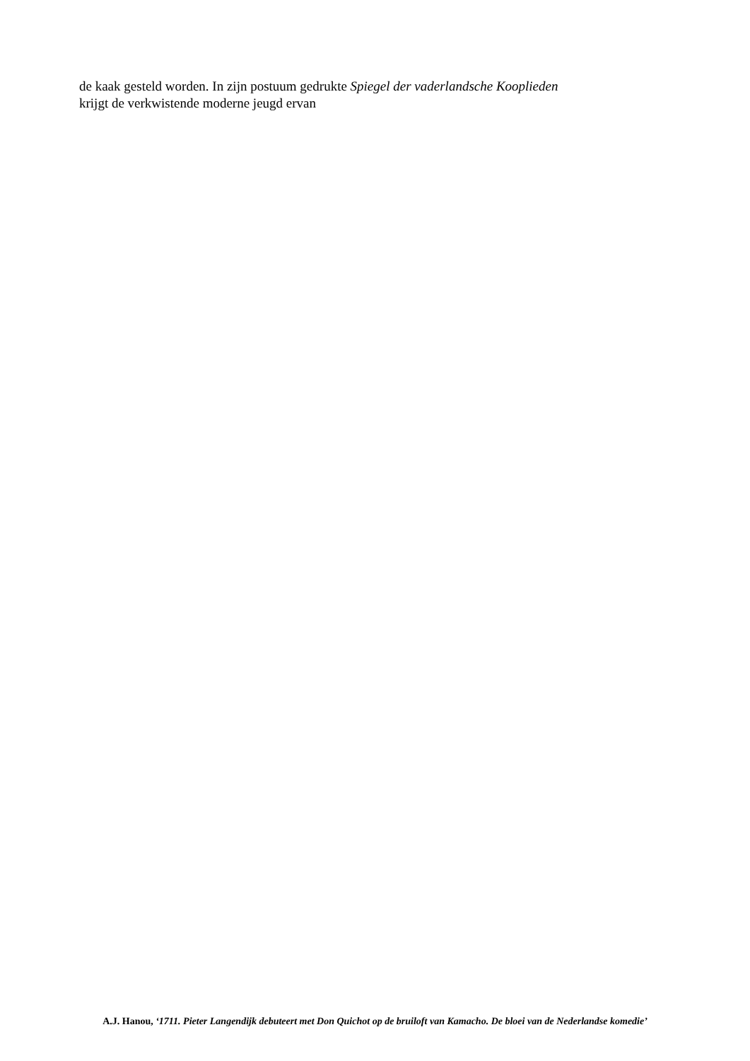de kaak gesteld worden. In zijn postuum gedrukte Spiegel der vaderlandsche Kooplieden krijgt de verkwistende moderne jeugd ervan
A.J. Hanou, ‘1711. Pieter Langendijk debuteert met Don Quichot op de bruiloft van Kamacho. De bloei van de Nederlandse komedie’